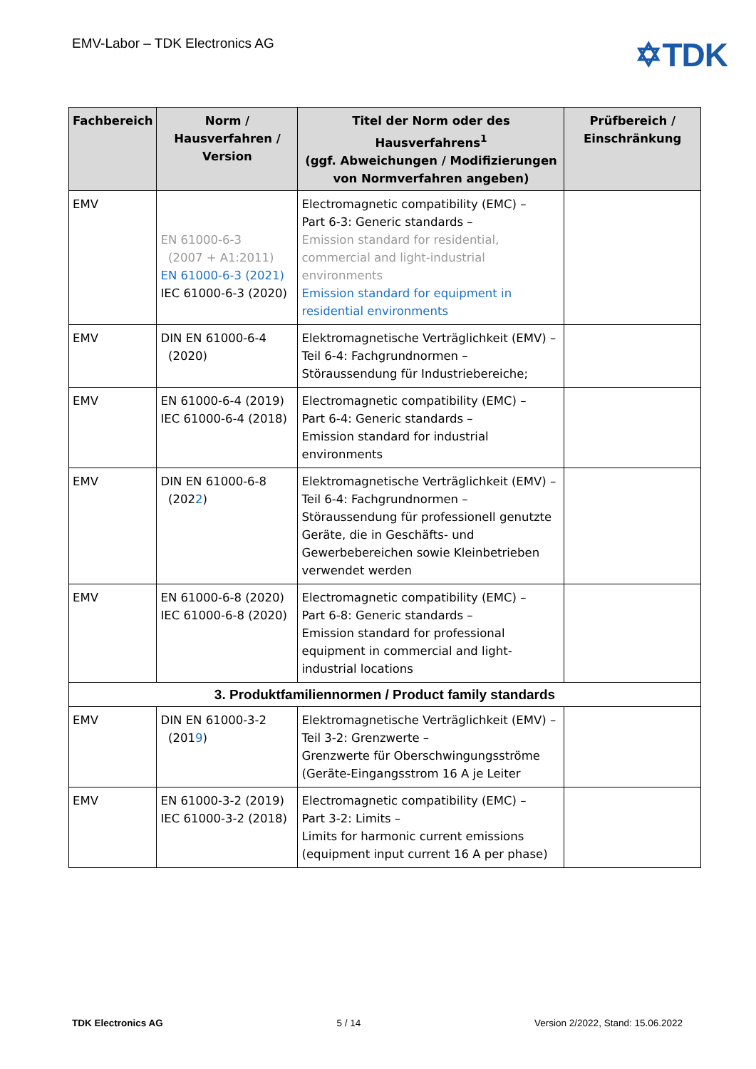EMV-Labor – TDK Electronics AG
✡TDK
| Fachbereich | Norm / Hausverfahren / Version | Titel der Norm oder des Hausverfahrens<sup>1</sup> (ggf. Abweichungen / Modifizierungen von Normverfahren angeben) | Prüfbereich / Einschränkung |
| --- | --- | --- | --- |
| EMV | EN 61000-6-3 (2007 + A1:2011) EN 61000-6-3 (2021) IEC 61000-6-3 (2020) | Electromagnetic compatibility (EMC) – Part 6-3: Generic standards – Emission standard for residential, commercial and light-industrial environments Emission standard for equipment in residential environments | |
| EMV | DIN EN 61000-6-4 (2020) | Elektromagnetische Verträglichkeit (EMV) – Teil 6-4: Fachgrundnormen – Störaussendung für Industriebereiche; | |
| EMV | EN 61000-6-4 (2019) IEC 61000-6-4 (2018) | Electromagnetic compatibility (EMC) – Part 6-4: Generic standards – Emission standard for industrial environments | |
| EMV | DIN EN 61000-6-8 (202 2 ) | Elektromagnetische Verträglichkeit (EMV) – Teil 6-4: Fachgrundnormen – Störaussendung für professionell genutzte Geräte, die in Geschäfts- und Gewerbebereichen sowie Kleinbetrieben verwendet werden | |
| EMV | EN 61000-6-8 (2020) IEC 61000-6-8 (2020) | Electromagnetic compatibility (EMC) – Part 6-8: Generic standards – Emission standard for professional equipment in commercial and light-industrial locations | |
| 3. Produktfamiliennormen / Product family standards | | | |
| EMV | DIN EN 61000-3-2 (201 9 ) | Elektromagnetische Verträglichkeit (EMV) – Teil 3-2: Grenzwerte – Grenzwerte für Oberschwingungsströme (Geräte-Eingangsstrom 16 A je Leiter | |
| EMV | EN 61000-3-2 (2019) IEC 61000-3-2 (2018) | Electromagnetic compatibility (EMC) – Part 3-2: Limits – Limits for harmonic current emissions (equipment input current 16 A per phase) | |
TDK Electronics AG 5 / 14 Version 2/2022, Stand: 15.06.2022